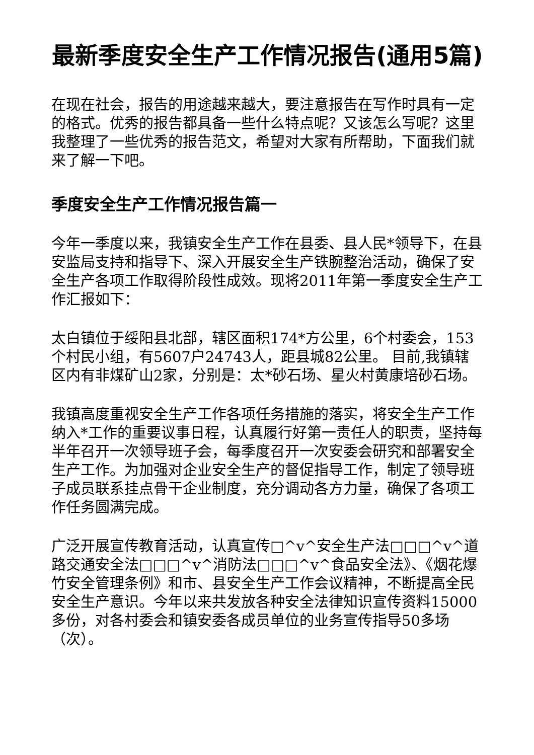最新季度安全生产工作情况报告(通用5篇)
在现在社会，报告的用途越来越大，要注意报告在写作时具有一定的格式。优秀的报告都具备一些什么特点呢？又该怎么写呢？这里我整理了一些优秀的报告范文，希望对大家有所帮助，下面我们就来了解一下吧。
季度安全生产工作情况报告篇一
今年一季度以来，我镇安全生产工作在县委、县人民*领导下，在县安监局支持和指导下、深入开展安全生产铁腕整治活动，确保了安全生产各项工作取得阶段性成效。现将2011年第一季度安全生产工作汇报如下：
太白镇位于绥阳县北部，辖区面积174*方公里，6个村委会，153个村民小组，有5607户24743人，距县城82公里。 目前,我镇辖区内有非煤矿山2家，分别是：太*砂石场、星火村黄康培砂石场。
我镇高度重视安全生产工作各项任务措施的落实，将安全生产工作纳入*工作的重要议事日程，认真履行好第一责任人的职责，坚持每半年召开一次领导班子会，每季度召开一次安委会研究和部署安全生产工作。为加强对企业安全生产的督促指导工作，制定了领导班子成员联系挂点骨干企业制度，充分调动各方力量，确保了各项工作任务圆满完成。
广泛开展宣传教育活动，认真宣传□^v^安全生产法□□□^v^道路交通安全法□□□^v^消防法□□□^v^食品安全法》、《烟花爆竹安全管理条例》和市、县安全生产工作会议精神，不断提高全民安全生产意识。今年以来共发放各种安全法律知识宣传资料15000多份，对各村委会和镇安委各成员单位的业务宣传指导50多场（次）。